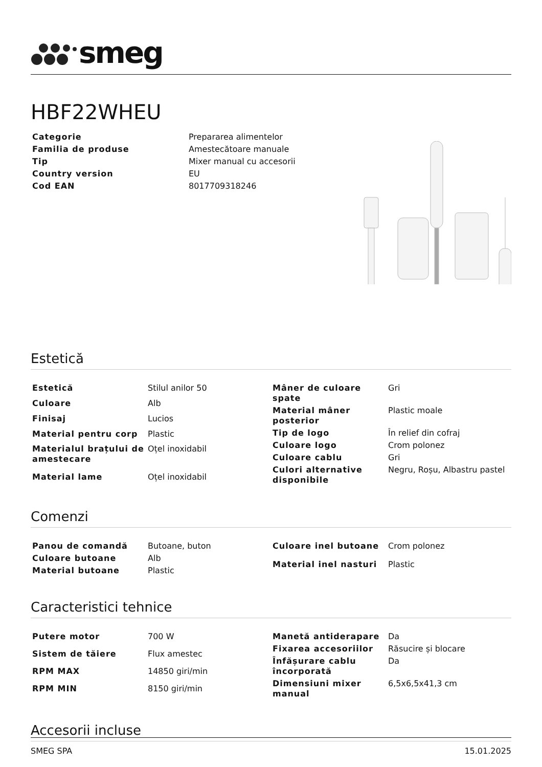smeg
HBF22WHEU
| Categorie | Prepararea alimentelor |
| Familia de produse | Amestecătoare manuale |
| Tip | Mixer manual cu accesorii |
| Country version | EU |
| Cod EAN | 8017709318246 |
Estetică
| Estetică | Stilul anilor 50 |
| Culoare | Alb |
| Finisaj | Lucios |
| Material pentru corp | Plastic |
| Materialul brațului de amestecare | Oțel inoxidabil |
| Material lame | Oțel inoxidabil |
| Mâner de culoare spate | Gri |
| Material mâner posterior | Plastic moale |
| Tip de logo | În relief din cofraj |
| Culoare logo | Crom polonez |
| Culoare cablu | Gri |
| Culori alternative disponibile | Negru, Roșu, Albastru pastel |
Comenzi
| Panou de comandă | Butoane, buton |
| Culoare butoane | Alb |
| Material butoane | Plastic |
| Culoare inel butoane | Crom polonez |
| Material inel nasturi | Plastic |
Caracteristici tehnice
| Putere motor | 700 W |
| Sistem de tăiere | Flux amestec |
| RPM MAX | 14850 giri/min |
| RPM MIN | 8150 giri/min |
| Manetă antiderapare | Da |
| Fixarea accesoriilor | Răsucire și blocare |
| Înfășurare cablu încorporată | Da |
| Dimensiuni mixer manual | 6,5x6,5x41,3 cm |
Accesorii incluse
SMEG SPA 15.01.2025